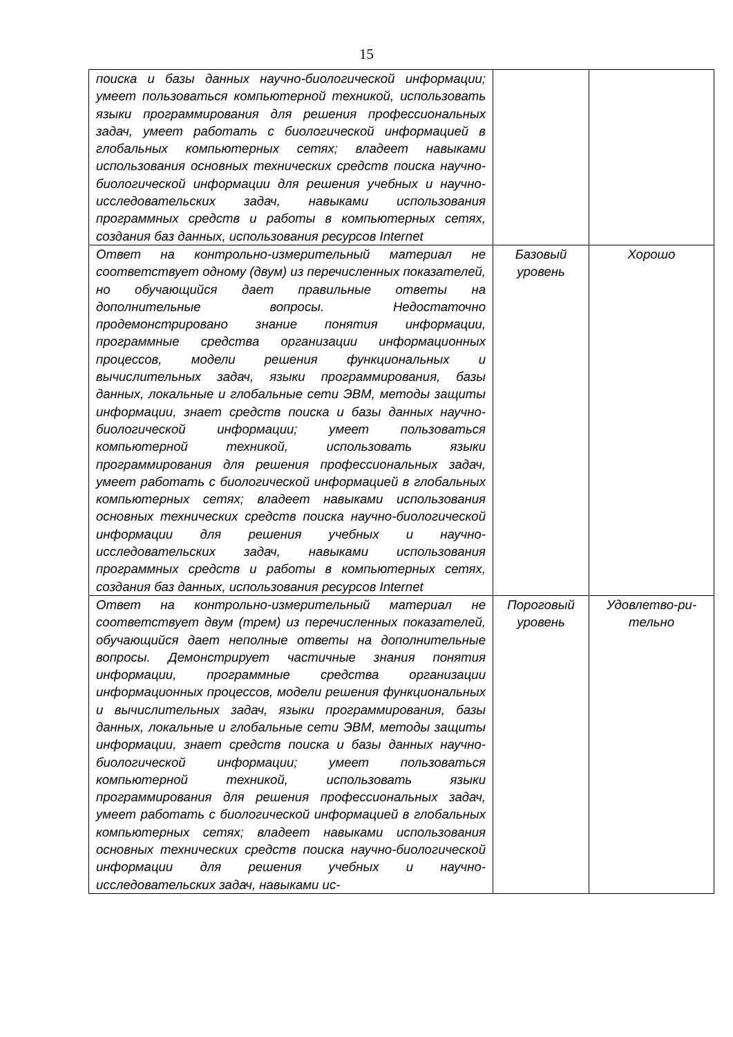15
| поиска и базы данных научно-биологической информации; умеет пользоваться компьютерной техникой, использовать языки программирования для решения профессиональных задач, умеет работать с биологической информацией в глобальных компьютерных сетях; владеет навыками использования основных технических средств поиска научно-биологической информации для решения учебных и научно-исследовательских задач, навыками использования программных средств и работы в компьютерных сетях, создания баз данных, использования ресурсов Internet | | |
| Ответ на контрольно-измерительный материал не соответствует одному (двум) из перечисленных показателей, но обучающийся дает правильные ответы на дополнительные вопросы. Недостаточно продемонстрировано знание понятия информации, программные средства организации информационных процессов, модели решения функциональных и вычислительных задач, языки программирования, базы данных, локальные и глобальные сети ЭВМ, методы защиты информации, знает средств поиска и базы данных научно-биологической информации; умеет пользоваться компьютерной техникой, использовать языки программирования для решения профессиональных задач, умеет работать с биологической информацией в глобальных компьютерных сетях; владеет навыками использования основных технических средств поиска научно-биологической информации для решения учебных и научно-исследовательских задач, навыками использования программных средств и работы в компьютерных сетях, создания баз данных, использования ресурсов Internet | Базовый уровень | Хорошо |
| Ответ на контрольно-измерительный материал не соответствует двум (трем) из перечисленных показателей, обучающийся дает неполные ответы на дополнительные вопросы. Демонстрирует частичные знания понятия информации, программные средства организации информационных процессов, модели решения функциональных и вычислительных задач, языки программирования, базы данных, локальные и глобальные сети ЭВМ, методы защиты информации, знает средств поиска и базы данных научно-биологической информации; умеет пользоваться компьютерной техникой, использовать языки программирования для решения профессиональных задач, умеет работать с биологической информацией в глобальных компьютерных сетях; владеет навыками использования основных технических средств поиска научно-биологической информации для решения учебных и научно-исследовательских задач, навыками ис- | Пороговый уровень | Удовлетво-ри-тельно |